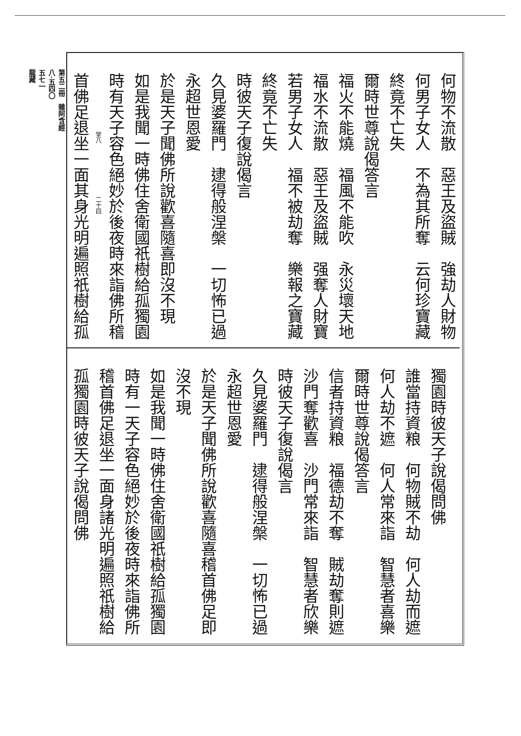何物不流散　惡王及盜賊　強劫人財物
何男子女人　不為其所奪　云何珍寶藏
終竟不亡失
爾時世尊說偈答言
福火不能燒　福風不能吹　永災壞天地
福水不流散　惡王及盜賊　强奪人財寶
若男子女人　福不被劫奪　樂報之寶藏
終竟不亡失
時彼天子復說偈言
久見婆羅門　逮得般涅槃　一切怖已過
永超世恩愛
於是天子聞佛所說歡喜隨喜即沒不現
如是我聞一時佛住舍衛國祇樹給孤獨園
時有天子容色絕妙於後夜時來詣佛所稽
　　　　　　　　　　堂八　　　　　　　　　二十四
首佛足退坐一面其身光明遍照祇樹給孤
獨園時彼天子說偈問佛
誰當持資粮　何物賊不劫　何人劫而遮
何人劫不遮　何人常來詣　智慧者喜樂
爾時世尊說偈答言
信者持資粮　福德劫不奪　賊劫奪則遮
沙門奪歡喜　沙門常來詣　智慧者欣樂
時彼天子復說偈言
久見婆羅門　逮得般涅槃　一切怖已過
永超世恩愛
於是天子聞佛所說歡喜隨喜稽首佛足即
沒不現
如是我聞一時佛住舍衛國祇樹給孤獨園
時有一天子容色絕妙於後夜時來詣佛所
稽首佛足退坐一面身諸光明遍照祇樹給
孤獨園時彼天子說偈問佛
第五二冊　雜阿含經
八·五四〇
五七一
龍藏